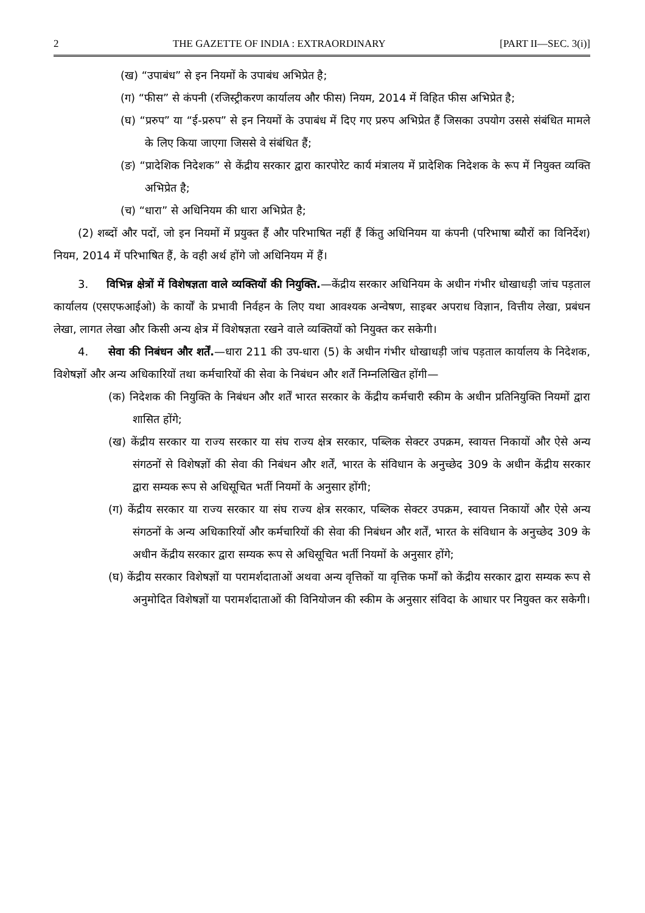2 THE GAZETTE OF INDIA : EXTRAORDINARY [PART II—SEC. 3(i)]
(ख) “उपाबंध” से इन नियमों के उपाबंध अभिप्रेत है;
(ग) “फीस” से कंपनी (रजिस्ट्रीकरण कार्यालय और फीस) नियम, 2014 में विहित फीस अभिप्रेत है;
(घ) “प्ररुप” या “ई-प्ररुप” से इन नियमों के उपाबंध में दिए गए प्ररुप अभिप्रेत हैं जिसका उपयोग उससे संबंधित मामले के लिए किया जाएगा जिससे वे संबंधित हैं;
(ङ) “प्रादेशिक निदेशक” से केंद्रीय सरकार द्वारा कारपोरेट कार्य मंत्रालय में प्रादेशिक निदेशक के रूप में नियुक्त व्यक्ति अभिप्रेत है;
(च) “धारा” से अधिनियम की धारा अभिप्रेत है;
(2) शब्दों और पदों, जो इन नियमों में प्रयुक्त हैं और परिभाषित नहीं हैं किंतु अधिनियम या कंपनी (परिभाषा ब्यौरों का विनिर्देश) नियम, 2014 में परिभाषित हैं, के वही अर्थ होंगे जो अधिनियम में हैं।
3. विभिन्न क्षेत्रों में विशेषज्ञता वाले व्यक्तियों की नियुक्ति.—केंद्रीय सरकार अधिनियम के अधीन गंभीर धोखाधड़ी जांच पड़ताल कार्यालय (एसएफआईओ) के कार्यों के प्रभावी निर्वहन के लिए यथा आवश्यक अन्वेषण, साइबर अपराध विज्ञान, वित्तीय लेखा, प्रबंधन लेखा, लागत लेखा और किसी अन्य क्षेत्र में विशेषज्ञता रखने वाले व्यक्तियों को नियुक्त कर सकेगी।
4. सेवा की निबंधन और शर्तें.—धारा 211 की उप-धारा (5) के अधीन गंभीर धोखाधड़ी जांच पड़ताल कार्यालय के निदेशक, विशेषज्ञों और अन्य अधिकारियों तथा कर्मचारियों की सेवा के निबंधन और शर्तें निम्नलिखित होंगी—
(क) निदेशक की नियुक्ति के निबंधन और शर्तें भारत सरकार के केंद्रीय कर्मचारी स्कीम के अधीन प्रतिनियुक्ति नियमों द्वारा शासित होंगे;
(ख) केंद्रीय सरकार या राज्य सरकार या संघ राज्य क्षेत्र सरकार, पब्लिक सेक्टर उपक्रम, स्वायत्त निकायों और ऐसे अन्य संगठनों से विशेषज्ञों की सेवा की निबंधन और शर्तें, भारत के संविधान के अनुच्छेद 309 के अधीन केंद्रीय सरकार द्वारा सम्यक रूप से अधिसूचित भर्ती नियमों के अनुसार होंगी;
(ग) केंद्रीय सरकार या राज्य सरकार या संघ राज्य क्षेत्र सरकार, पब्लिक सेक्टर उपक्रम, स्वायत्त निकायों और ऐसे अन्य संगठनों के अन्य अधिकारियों और कर्मचारियों की सेवा की निबंधन और शर्तें, भारत के संविधान के अनुच्छेद 309 के अधीन केंद्रीय सरकार द्वारा सम्यक रूप से अधिसूचित भर्ती नियमों के अनुसार होंगे;
(घ) केंद्रीय सरकार विशेषज्ञों या परामर्शदाताओं अथवा अन्य वृत्तिकों या वृत्तिक फर्मों को केंद्रीय सरकार द्वारा सम्यक रूप से अनुमोदित विशेषज्ञों या परामर्शदाताओं की विनियोजन की स्कीम के अनुसार संविदा के आधार पर नियुक्त कर सकेगी।